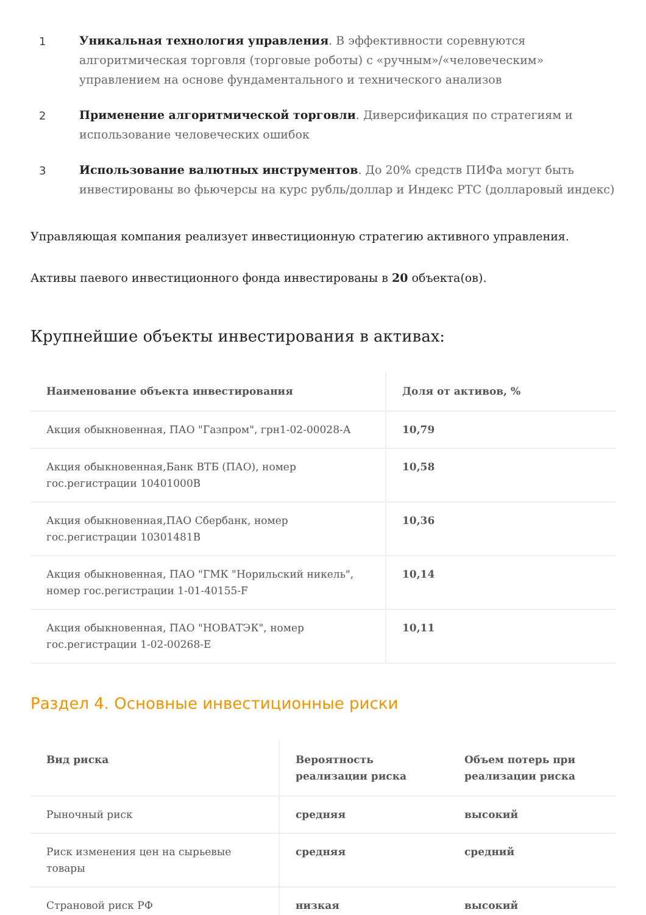1 Уникальная технология управления. В эффективности соревнуются алгоритмическая торговля (торговые роботы) с «ручным»/«человеческим» управлением на основе фундаментального и технического анализов
2 Применение алгоритмической торговли. Диверсификация по стратегиям и использование человеческих ошибок
3 Использование валютных инструментов. До 20% средств ПИФа могут быть инвестированы во фьючерсы на курс рубль/доллар и Индекс РТС (долларовый индекс)
Управляющая компания реализует инвестиционную стратегию активного управления.
Активы паевого инвестиционного фонда инвестированы в 20 объекта(ов).
Крупнейшие объекты инвестирования в активах:
| Наименование объекта инвестирования | Доля от активов, % |
| --- | --- |
| Акция обыкновенная, ПАО "Газпром", грн1-02-00028-А | 10,79 |
| Акция обыкновенная,Банк ВТБ (ПАО), номер гос.регистрации 10401000В | 10,58 |
| Акция обыкновенная,ПАО Сбербанк, номер гос.регистрации 10301481В | 10,36 |
| Акция обыкновенная, ПАО "ГМК "Норильский никель", номер гос.регистрации 1-01-40155-F | 10,14 |
| Акция обыкновенная, ПАО "НОВАТЭК", номер гос.регистрации 1-02-00268-E | 10,11 |
Раздел 4. Основные инвестиционные риски
| Вид риска | Вероятность реализации риска | Объем потерь при реализации риска |
| --- | --- | --- |
| Рыночный риск | средняя | высокий |
| Риск изменения цен на сырьевые товары | средняя | средний |
| Страновой риск РФ | низкая | высокий |